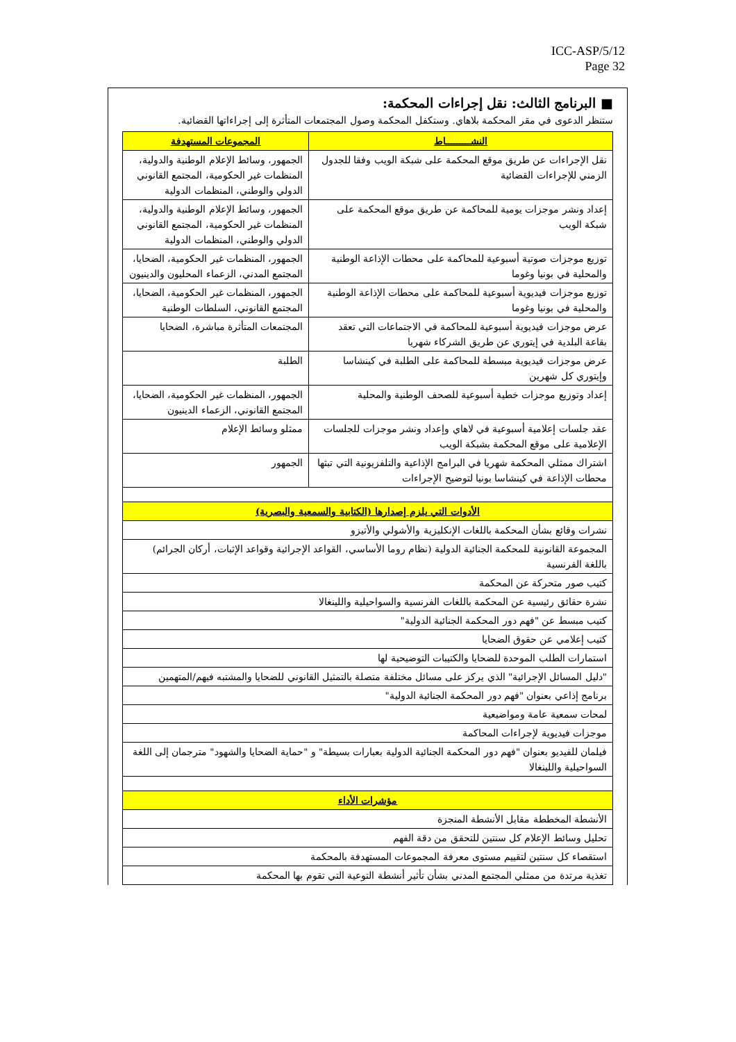ICC-ASP/5/12
Page 32
■ البرنامج الثالث: نقل إجراءات المحكمة:
ستنظر الدعوى في مقر المحكمة بلاهاي. وستكفل المحكمة وصول المجتمعات المتأثرة إلى إجراءاتها القضائية.
| النشـــــــــاط | المجموعات المستهدفة |
| --- | --- |
| نقل الإجراءات عن طريق موقع المحكمة على شبكة الويب وفقا للجدول الزمني للإجراءات القضائية | الجمهور، وسائط الإعلام الوطنية والدولية، المنظمات غير الحكومية، المجتمع القانوني الدولي والوطني، المنظمات الدولية |
| إعداد ونشر موجزات يومية للمحاكمة عن طريق موقع المحكمة على شبكة الويب | الجمهور، وسائط الإعلام الوطنية والدولية، المنظمات غير الحكومية، المجتمع القانوني الدولي والوطني، المنظمات الدولية |
| توزيع موجزات صوتية أسبوعية للمحاكمة على محطات الإذاعة الوطنية والمحلية في بونيا وغوما | الجمهور، المنظمات غير الحكومية، الضحايا، المجتمع المدني، الزعماء المحليون والدينيون |
| توزيع موجزات فيديوية أسبوعية للمحاكمة على محطات الإذاعة الوطنية والمحلية في بونيا وغوما | الجمهور، المنظمات غير الحكومية، الضحايا، المجتمع القانوني، السلطات الوطنية |
| عرض موجزات فيديوية أسبوعية للمحاكمة في الاجتماعات التي تعقد بقاعة البلدية في إيتوري عن طريق الشركاء شهريا | المجتمعات المتأثرة مباشرة، الضحايا |
| عرض موجزات فيديوية مبسطة للمحاكمة على الطلبة في كينشاسا وإيتوري كل شهرين | الطلبة |
| إعداد وتوزيع موجزات خطية أسبوعية للصحف الوطنية والمحلية | الجمهور، المنظمات غير الحكومية، الضحايا، المجتمع القانوني، الزعماء الدينيون |
| عقد جلسات إعلامية أسبوعية في لاهاي وإعداد ونشر موجزات للجلسات الإعلامية على موقع المحكمة بشبكة الويب | ممثلو وسائط الإعلام |
| اشتراك ممثلي المحكمة شهريا في البرامج الإذاعية والتلفزيونية التي تبثها محطات الإذاعة في كينشاسا بونيا لتوضيح الإجراءات | الجمهور |
| الأدوات التي يلزم إصدارها (الكتابية والسمعية والبصرية) | |
| نشرات وقائع بشأن المحكمة باللغات الإنكليزية والأشولي والأتيزو | |
| المجموعة القانونية للمحكمة الجنائية الدولية (نظام روما الأساسي، القواعد الإجرائية وقواعد الإثبات، أركان الجرائم) باللغة الفرنسية | |
| كتيب صور متحركة عن المحكمة | |
| نشرة حقائق رئيسية عن المحكمة باللغات الفرنسية والسواحيلية واللينغالا | |
| كتيب مبسط عن "فهم دور المحكمة الجنائية الدولية" | |
| كتيب إعلامي عن حقوق الضحايا | |
| استمارات الطلب الموحدة للضحايا والكتيبات التوضيحية لها | |
| "دليل المسائل الإجرائية" الذي يركز على مسائل مختلفة متصلة بالتمثيل القانوني للضحايا والمشتبه فيهم/المتهمين | |
| برنامج إذاعي بعنوان "فهم دور المحكمة الجنائية الدولية" | |
| لمحات سمعية عامة ومواضيعية | |
| موجزات فيديوية لإجراءات المحاكمة | |
| فيلمان للفيديو بعنوان "فهم دور المحكمة الجنائية الدولية بعبارات بسيطة" و "حماية الضحايا والشهود" مترجمان إلى اللغة السواحيلية واللينغالا | |
| مؤشرات الأداء | |
| الأنشطة المخططة مقابل الأنشطة المنجزة | |
| تحليل وسائط الإعلام كل سنتين للتحقق من دقة الفهم | |
| استقصاء كل سنتين لتقييم مستوى معرفة المجموعات المستهدفة بالمحكمة | |
| تغذية مرتدة من ممثلي المجتمع المدني بشأن تأثير أنشطة التوعية التي تقوم بها المحكمة | |